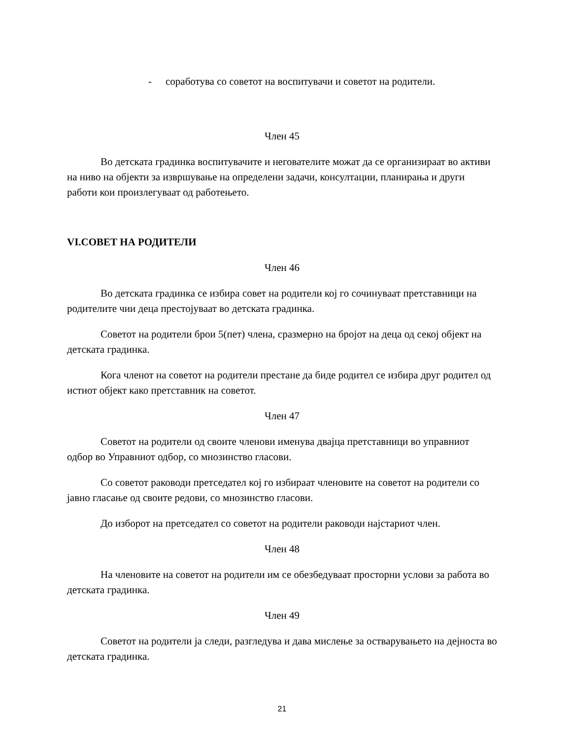- соработува со советот на воспитувачи и советот на родители.
Член 45
Во детската градинка воспитувачите и негователите можат да се организираат во активи на ниво на објекти за извршување на определени задачи, консултации, планирања и други работи кои произлегуваат од работењето.
VI.СОВЕТ НА РОДИТЕЛИ
Член 46
Во детската градинка се избира совет на родители кој го сочинуваат претставници на родителите чии деца престојуваат во детската градинка.
Советот на родители брои 5(пет) члена, сразмерно на бројот на деца од секој објект на детската градинка.
Кога членот на советот на родители престане да биде родител се избира друг родител од истиот објект како претставник на советот.
Член 47
Советот на родители од своите членови именува двајца претставници во управниот одбор во Управниот одбор, со мнозинство гласови.
Со советот раководи претседател кој го избираат членовите на советот на родители со јавно гласање од своите редови, со мнозинство гласови.
До изборот на претседател со советот на родители раководи најстариот член.
Член 48
На членовите на советот на родители им се обезбедуваат просторни услови за работа во детската градинка.
Член 49
Советот на родители ја следи, разгледува и дава мислење за остварувањето на дејноста во детската градинка.
21